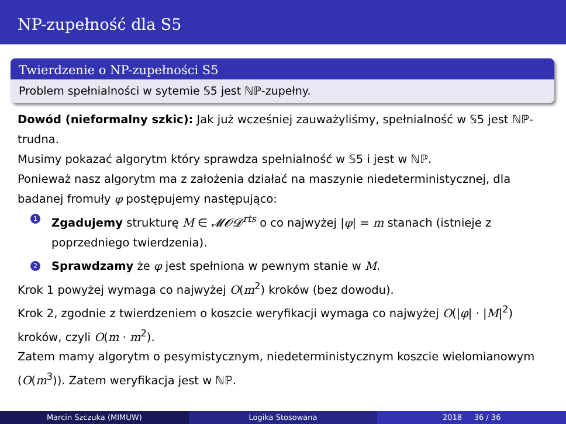NP-zupełność dla S5
Twierdzenie o NP-zupełności S5
Problem spełnialności w sytemie 𝕊5 jest ℕℙ-zupełny.
Dowód (nieformalny szkic): Jak już wcześniej zauważyliśmy, spełnialność w 𝕊5 jest ℕℙ-trudna.
Musimy pokazać algorytm który sprawdza spełnialność w 𝕊5 i jest w ℕℙ.
Ponieważ nasz algorytm ma z założenia działać na maszynie niedeterministycznej, dla badanej fromuły φ postępujemy następująco:
1 Zgadujemy strukturę M ∈ 𝓜𝓞𝓓<sup>rts</sup> o co najwyżej |φ| = m stanach (istnieje z poprzedniego twierdzenia).
2 Sprawdzamy że φ jest spełniona w pewnym stanie w M.
Krok 1 powyżej wymaga co najwyżej O(m<sup>2</sup>) kroków (bez dowodu).
Krok 2, zgodnie z twierdzeniem o koszcie weryfikacji wymaga co najwyżej O(|φ| · |M|<sup>2</sup>) kroków, czyli O(m · m<sup>2</sup>).
Zatem mamy algorytm o pesymistycznym, niedeterministycznym koszcie wielomianowym (O(m<sup>3</sup>)). Zatem weryfikacja jest w ℕℙ.
Marcin Szczuka (MIMUW) Logika Stosowana 2018 36 / 36